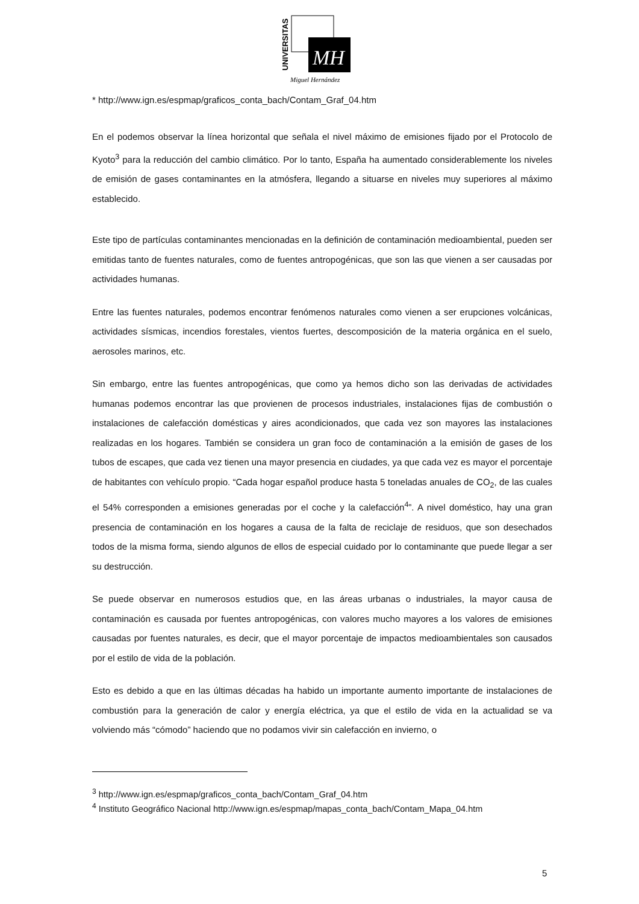UNIVERSITAS
MH
Miguel Hernández
* http://www.ign.es/espmap/graficos_conta_bach/Contam_Graf_04.htm
En el podemos observar la línea horizontal que señala el nivel máximo de emisiones fijado por el Protocolo de Kyoto<sup>3</sup> para la reducción del cambio climático. Por lo tanto, España ha aumentado considerablemente los niveles de emisión de gases contaminantes en la atmósfera, llegando a situarse en niveles muy superiores al máximo establecido.
Este tipo de partículas contaminantes mencionadas en la definición de contaminación medioambiental, pueden ser emitidas tanto de fuentes naturales, como de fuentes antropogénicas, que son las que vienen a ser causadas por actividades humanas.
Entre las fuentes naturales, podemos encontrar fenómenos naturales como vienen a ser erupciones volcánicas, actividades sísmicas, incendios forestales, vientos fuertes, descomposición de la materia orgánica en el suelo, aerosoles marinos, etc.
Sin embargo, entre las fuentes antropogénicas, que como ya hemos dicho son las derivadas de actividades humanas podemos encontrar las que provienen de procesos industriales, instalaciones fijas de combustión o instalaciones de calefacción domésticas y aires acondicionados, que cada vez son mayores las instalaciones realizadas en los hogares. También se considera un gran foco de contaminación a la emisión de gases de los tubos de escapes, que cada vez tienen una mayor presencia en ciudades, ya que cada vez es mayor el porcentaje de habitantes con vehículo propio. “Cada hogar español produce hasta 5 toneladas anuales de CO<sub>2</sub>, de las cuales el 54% corresponden a emisiones generadas por el coche y la calefacción<sup>4</sup>”. A nivel doméstico, hay una gran presencia de contaminación en los hogares a causa de la falta de reciclaje de residuos, que son desechados todos de la misma forma, siendo algunos de ellos de especial cuidado por lo contaminante que puede llegar a ser su destrucción.
Se puede observar en numerosos estudios que, en las áreas urbanas o industriales, la mayor causa de contaminación es causada por fuentes antropogénicas, con valores mucho mayores a los valores de emisiones causadas por fuentes naturales, es decir, que el mayor porcentaje de impactos medioambientales son causados por el estilo de vida de la población.
Esto es debido a que en las últimas décadas ha habido un importante aumento importante de instalaciones de combustión para la generación de calor y energía eléctrica, ya que el estilo de vida en la actualidad se va volviendo más “cómodo” haciendo que no podamos vivir sin calefacción en invierno, o
<sup>3</sup> http://www.ign.es/espmap/graficos_conta_bach/Contam_Graf_04.htm
<sup>4</sup> Instituto Geográfico Nacional http://www.ign.es/espmap/mapas_conta_bach/Contam_Mapa_04.htm
5